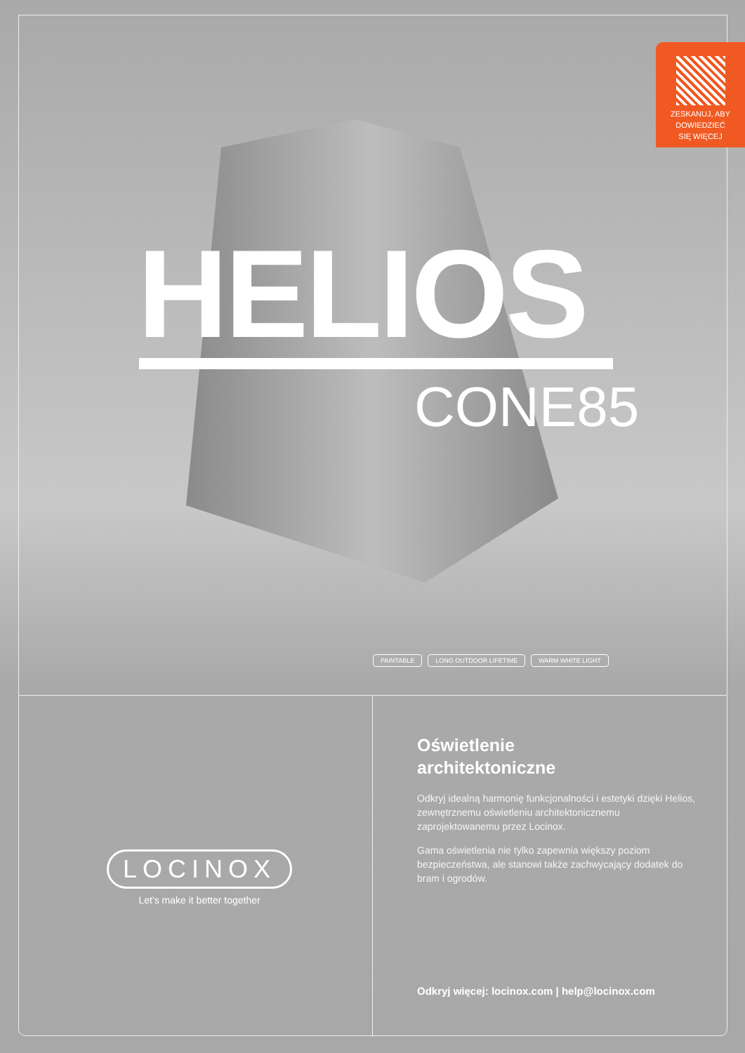ZESKANUJ, ABY
DOWIEDZIEĆ
SIĘ WIĘCEJ
HELIOS
CONE85
PAINTABLE LONG OUTDOOR LIFETIME WARM WHITE LIGHT
LOCINOX
Let’s make it better together
Oświetlenie
architektoniczne
Odkryj idealną harmonię funkcjonalności i estetyki dzięki Helios, zewnętrznemu oświetleniu architektonicznemu zaprojektowanemu przez Locinox.
Gama oświetlenia nie tylko zapewnia większy poziom bezpieczeństwa, ale stanowi także zachwycający dodatek do bram i ogrodów.
Odkryj więcej: locinox.com | help@locinox.com